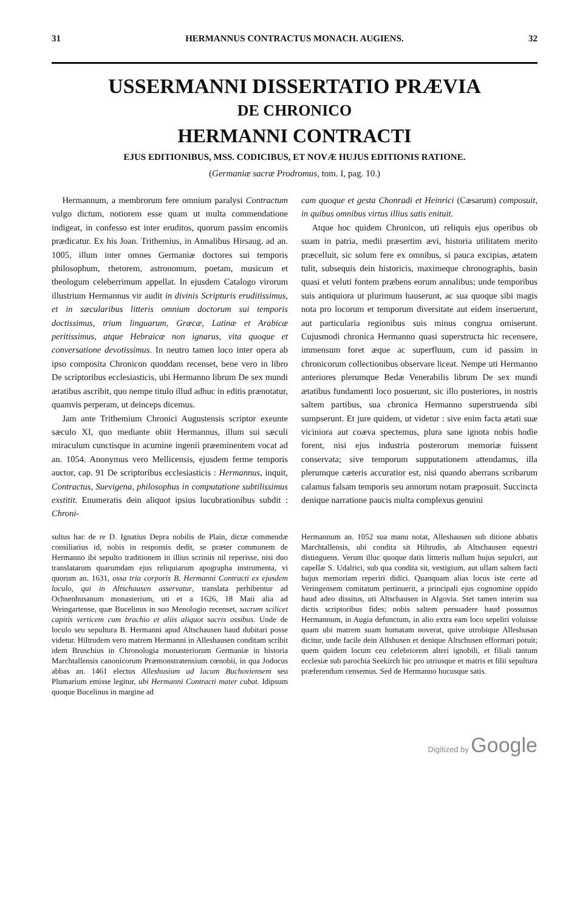31 HERMANNUS CONTRACTUS MONACH. AUGIENS. 32
USSERMANNI DISSERTATIO PRÆVIA
DE CHRONICO
HERMANNI CONTRACTI
EJUS EDITIONIBUS, MSS. CODICIBUS, ET NOVÆ HUJUS EDITIONIS RATIONE.
(Germaniæ sacræ Prodromus, tom. I, pag. 10.)
Hermannum, a membrorum fere omnium paralysi Contractum vulgo dictum, notiorem esse quam ut multa commendatione indigeat, in confesso est inter eruditos, quorum passim encomiis prædicatur. Ex his Joan. Trithemius, in Annalibus Hirsaug. ad an. 1005, illum inter omnes Germaniæ doctores sui temporis philosophum, rhetorem, astronomum, poetam, musicum et theologum celeberrimum appellat. In ejusdem Catalogo virorum illustrium Hermannus vir audit in divinis Scripturis eruditissimus, et in sæcularibus litteris omnium doctorum sui temporis doctissimus, trium linguarum, Græcæ, Latinæ et Arabicæ peritissimus, atque Hebraicæ non ignarus, vita quoque et conversatione devotissimus. In neutro tamen loco inter opera ab ipso composita Chronicon quoddam recenset, bene vero in libro De scriptoribus ecclesiasticis, ubi Hermanno librum De sex mundi ætatibus ascribit, quo nempe titulo illud adhuc in editis prænotatur, quamvis perperam, ut deinceps dicemus.
Jam ante Trithemium Chronici Augustensis scriptor exeunte sæculo XI, quo mediante obiit Hermannus, illum sui sæculi miraculum cunctisque in acumine ingenii præeminentem vocat ad an. 1054. Anonymus vero Mellicensis, ejusdem ferme temporis auctor, cap. 91 De scriptoribus ecclesiasticis : Hermannus, inquit, Contractus, Suevigena, philosophus in computatione subtilissimus exstitit. Enumeratis dein aliquot ipsius lucubrationibus subdit : Chroni-
cam quoque et gesta Chonradi et Heinrici (Cæsarum) composuit, in quibus omnibus virtus illius satis enituit.
Atque hoc quidem Chronicon, uti reliquis ejus operibus ob suam in patria, medii præsertim ævi, historia utilitatem merito præcelluit, sic solum fere ex omnibus, si pauca excipias, ætatem tulit, subsequis dein historicis, maximeque chronographis, basin quasi et veluti fontem præbens eorum annalibus; unde temporibus suis antiquiora ut plurimum hauserunt, ac sua quoque sibi magis nota pro locorum et temporum diversitate aut eidem inseruerunt, aut particularia regionibus suis minus congrua omiserunt. Cujusmodi chronica Hermanno quasi superstructa hic recensere, immensum foret æque ac superfluum, cum id passim in chronicorum collectionibus observare liceat. Nempe uti Hermanno anteriores plerumque Bedæ Venerabilis librum De sex mundi ætatibus fundamenti loco posuerunt, sic illo posteriores, in nostris saltem partibus, sua chronica Hermanno superstruenda sibi sumpserunt. Et jure quidem, ut videtur : sive enim facta ætati suæ viciniora aut coæva spectemus, plura sane ignota nobis hodie forent, nisi ejus industria posterorum memoriæ fuissent conservata; sive temporum supputationem attendamus, illa plerumque cæteris accuratior est, nisi quando aberrans scribarum calamus falsam temporis seu annorum notam præposuit. Succincta denique narratione paucis multa complexus genuini
sultus hac de re D. Ignatius Depra nobilis de Plain, dictæ commendæ consiliarius id, nobis in responsis dedit, se præter communem de Hermanno ibi sepulto traditionem in illius scriniis nil reperisse, nisi duo translatarum quarumdam ejus reliquiarum apographa instrumenta, vi quorum an. 1631, ossa tria corporis B. Hermanni Contracti ex ejusdem loculo, qui in Altschausen asservatur, translata perhibentur ad Ochsenhusanum monasterium, uti et a 1626, 18 Maii alia ad Weingartense, quæ Bucelinus in suo Menologio recenset, sacrum scilicet capitis verticem cum brachio et aliis aliquot sacris ossibus. Unde de loculo seu sepultura B. Hermanni apud Altschausen haud dubitari posse videtur. Hiltrudem vero matrem Hermanni in Alleshausen conditam scribit idem Bruschius in Chronologia monasteriorum Germaniæ in historia Marchtallensis canonicorum Præmonstratensium cœnobii, in qua Jodocus abbas an. 1461 electus Alleshusium ad lacum Buchoviensem seu Plumarium emisse legitur, ubi Hermanni Contracti mater cubat. Idipsum quoque Bucelinus in margine ad
Hermannum an. 1052 sua manu notat, Alleshausen sub ditione abbatis Marchtallensis, ubi condita sit Hiltrudis, ab Altschausen equestri distinguens. Verum illuc quoque datis littteris nullum hujus sepulcri, aut capellæ S. Udalrici, sub qua condita sit, vestigium, aut ullam saltem facti hujus memoriam reperiri didici. Quanquam alias locus iste certe ad Veringensem comitatum pertinuerit, a principali ejus cognomine oppido haud adeo dissitus, uti Altschausen in Algovia. Stet tamen interim sua dictis scriptoribus fides; nobis saltem persuadere haud possumus Hermannum, in Augia defunctum, in alio extra eam loco sepeliri voluisse quam ubi matrem suam humatam noverat, quive utrobique Alleshusan dicitur, unde facile dein Allshusen et denique Altschusen efformari potuit; quem quidem locum ceu celebriorem alteri ignobili, et filiali tantum ecclesiæ sub parochia Seekirch hic pro utriusque et matris et filii sepultura præferendum censemus. Sed de Hermanno hucusque satis.
Digitized by Google